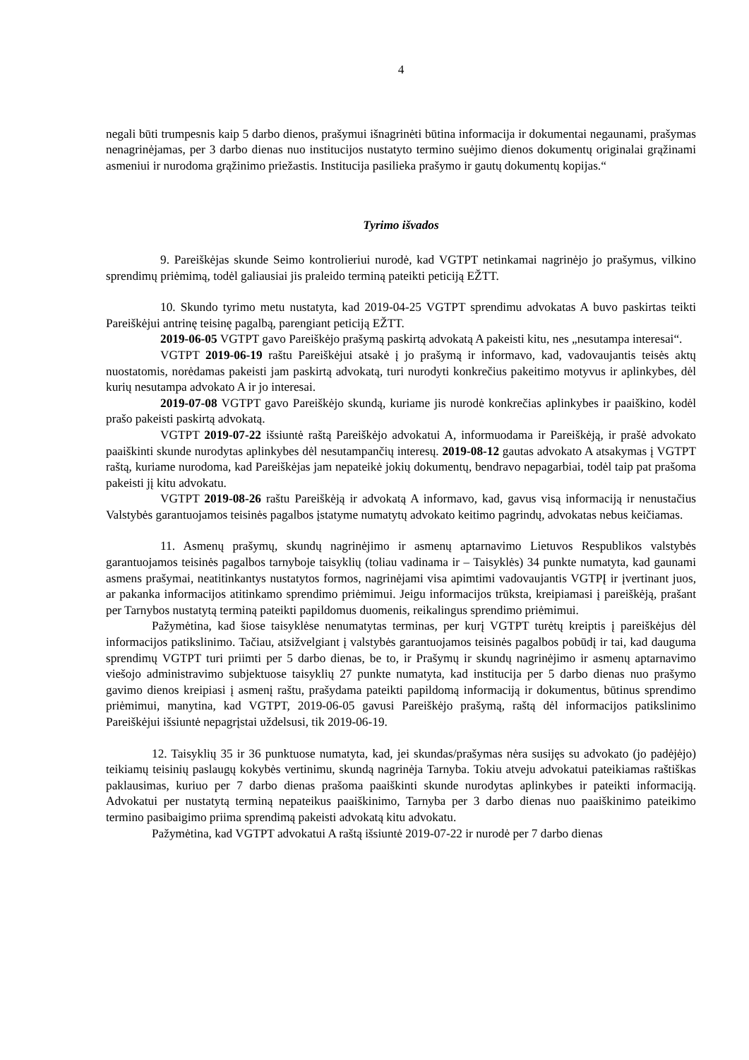4
negali būti trumpesnis kaip 5 darbo dienos, prašymui išnagrinėti būtina informacija ir dokumentai negaunami, prašymas nenagrinėjamas, per 3 darbo dienas nuo institucijos nustatyto termino suėjimo dienos dokumentų originalai grąžinami asmeniui ir nurodoma grąžinimo priežastis. Institucija pasilieka prašymo ir gautų dokumentų kopijas.“
Tyrimo išvados
9. Pareiškėjas skunde Seimo kontrolieriui nurodė, kad VGTPT netinkamai nagrinėjo jo prašymus, vilkino sprendimų priėmimą, todėl galiausiai jis praleido terminą pateikti peticiją EŽTT.
10. Skundo tyrimo metu nustatyta, kad 2019-04-25 VGTPT sprendimu advokatas A buvo paskirtas teikti Pareiškėjui antrinę teisinę pagalbą, parengiant peticiją EŽTT.
2019-06-05 VGTPT gavo Pareiškėjo prašymą paskirtą advokatą A pakeisti kitu, nes „nesutampa interesai“.
VGTPT 2019-06-19 raštu Pareiškėjui atsakė į jo prašymą ir informavo, kad, vadovaujantis teisės aktų nuostatomis, norėdamas pakeisti jam paskirtą advokatą, turi nurodyti konkrečius pakeitimo motyvus ir aplinkybes, dėl kurių nesutampa advokato A ir jo interesai.
2019-07-08 VGTPT gavo Pareiškėjo skundą, kuriame jis nurodė konkrečias aplinkybes ir paaiškino, kodėl prašo pakeisti paskirtą advokatą.
VGTPT 2019-07-22 išsiuntė raštą Pareiškėjo advokatui A, informuodama ir Pareiškėją, ir prašė advokato paaiškinti skunde nurodytas aplinkybes dėl nesutampančių interesų. 2019-08-12 gautas advokato A atsakymas į VGTPT raštą, kuriame nurodoma, kad Pareiškėjas jam nepateikė jokių dokumentų, bendravo nepagarbiai, todėl taip pat prašoma pakeisti jį kitu advokatu.
VGTPT 2019-08-26 raštu Pareiškėją ir advokatą A informavo, kad, gavus visą informaciją ir nenustačius Valstybės garantuojamos teisinės pagalbos įstatyme numatytų advokato keitimo pagrindų, advokatas nebus keičiamas.
11. Asmenų prašymų, skundų nagrinėjimo ir asmenų aptarnavimo Lietuvos Respublikos valstybės garantuojamos teisinės pagalbos tarnyboje taisyklių (toliau vadinama ir – Taisyklės) 34 punkte numatyta, kad gaunami asmens prašymai, neatitinkantys nustatytos formos, nagrinėjami visa apimtimi vadovaujantis VGTPĮ ir įvertinant juos, ar pakanka informacijos atitinkamo sprendimo priėmimui. Jeigu informacijos trūksta, kreipiamasi į pareiškėją, prašant per Tarnybos nustatytą terminą pateikti papildomus duomenis, reikalingus sprendimo priėmimui.
Pažymėtina, kad šiose taisyklėse nenumatytas terminas, per kurį VGTPT turėtų kreiptis į pareiškėjus dėl informacijos patikslinimo. Tačiau, atsižvelgiant į valstybės garantuojamos teisinės pagalbos pobūdį ir tai, kad dauguma sprendimų VGTPT turi priimti per 5 darbo dienas, be to, ir Prašymų ir skundų nagrinėjimo ir asmenų aptarnavimo viešojo administravimo subjektuose taisyklių 27 punkte numatyta, kad institucija per 5 darbo dienas nuo prašymo gavimo dienos kreipiasi į asmenį raštu, prašydama pateikti papildomą informaciją ir dokumentus, būtinus sprendimo priėmimui, manytina, kad VGTPT, 2019-06-05 gavusi Pareiškėjo prašymą, raštą dėl informacijos patikslinimo Pareiškėjui išsiuntė nepagrįstai uždelsusi, tik 2019-06-19.
12. Taisyklių 35 ir 36 punktuose numatyta, kad, jei skundas/prašymas nėra susijęs su advokato (jo padėjėjo) teikiamų teisinių paslaugų kokybės vertinimu, skundą nagrinėja Tarnyba. Tokiu atveju advokatui pateikiamas raštiškas paklausimas, kuriuo per 7 darbo dienas prašoma paaiškinti skunde nurodytas aplinkybes ir pateikti informaciją. Advokatui per nustatytą terminą nepateikus paaiškinimo, Tarnyba per 3 darbo dienas nuo paaiškinimo pateikimo termino pasibaigimo priima sprendimą pakeisti advokatą kitu advokatu.
Pažymėtina, kad VGTPT advokatui A raštą išsiuntė 2019-07-22 ir nurodė per 7 darbo dienas